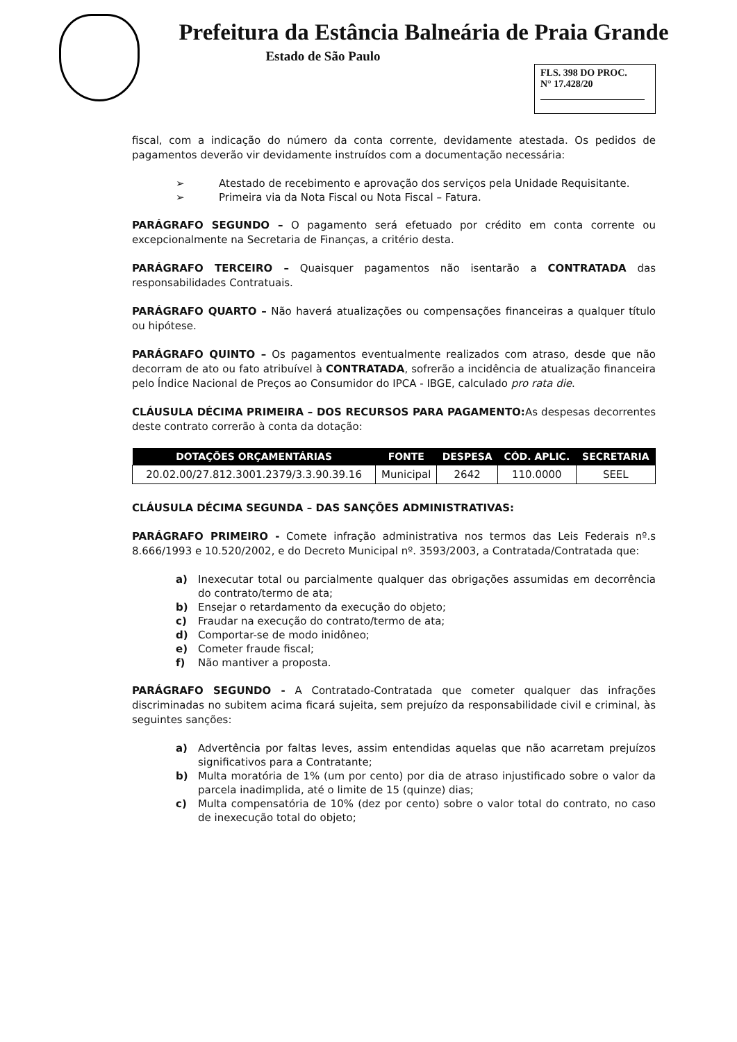Prefeitura da Estância Balneária de Praia Grande
Estado de São Paulo
FLS. 398 DO PROC.
N° 17.428/20
fiscal, com a indicação do número da conta corrente, devidamente atestada. Os pedidos de pagamentos deverão vir devidamente instruídos com a documentação necessária:
➢ Atestado de recebimento e aprovação dos serviços pela Unidade Requisitante.
➢ Primeira via da Nota Fiscal ou Nota Fiscal – Fatura.
PARÁGRAFO SEGUNDO – O pagamento será efetuado por crédito em conta corrente ou excepcionalmente na Secretaria de Finanças, a critério desta.
PARÁGRAFO TERCEIRO – Quaisquer pagamentos não isentarão a CONTRATADA das responsabilidades Contratuais.
PARÁGRAFO QUARTO – Não haverá atualizações ou compensações financeiras a qualquer título ou hipótese.
PARÁGRAFO QUINTO – Os pagamentos eventualmente realizados com atraso, desde que não decorram de ato ou fato atribuível à CONTRATADA, sofrerão a incidência de atualização financeira pelo Índice Nacional de Preços ao Consumidor do IPCA - IBGE, calculado pro rata die.
CLÁUSULA DÉCIMA PRIMEIRA – DOS RECURSOS PARA PAGAMENTO: As despesas decorrentes deste contrato correrão à conta da dotação:
| DOTAÇÕES ORÇAMENTÁRIAS | FONTE | DESPESA | CÓD. APLIC. | SECRETARIA |
| --- | --- | --- | --- | --- |
| 20.02.00/27.812.3001.2379/3.3.90.39.16 | Municipal | 2642 | 110.0000 | SEEL |
CLÁUSULA DÉCIMA SEGUNDA – DAS SANÇÕES ADMINISTRATIVAS:
PARÁGRAFO PRIMEIRO - Comete infração administrativa nos termos das Leis Federais nº.s 8.666/1993 e 10.520/2002, e do Decreto Municipal nº. 3593/2003, a Contratada/Contratada que:
a) Inexecutar total ou parcialmente qualquer das obrigações assumidas em decorrência do contrato/termo de ata;
b) Ensejar o retardamento da execução do objeto;
c) Fraudar na execução do contrato/termo de ata;
d) Comportar-se de modo inidôneo;
e) Cometer fraude fiscal;
f) Não mantiver a proposta.
PARÁGRAFO SEGUNDO - A Contratado-Contratada que cometer qualquer das infrações discriminadas no subitem acima ficará sujeita, sem prejuízo da responsabilidade civil e criminal, às seguintes sanções:
a) Advertência por faltas leves, assim entendidas aquelas que não acarretam prejuízos significativos para a Contratante;
b) Multa moratória de 1% (um por cento) por dia de atraso injustificado sobre o valor da parcela inadimplida, até o limite de 15 (quinze) dias;
c) Multa compensatória de 10% (dez por cento) sobre o valor total do contrato, no caso de inexecução total do objeto;